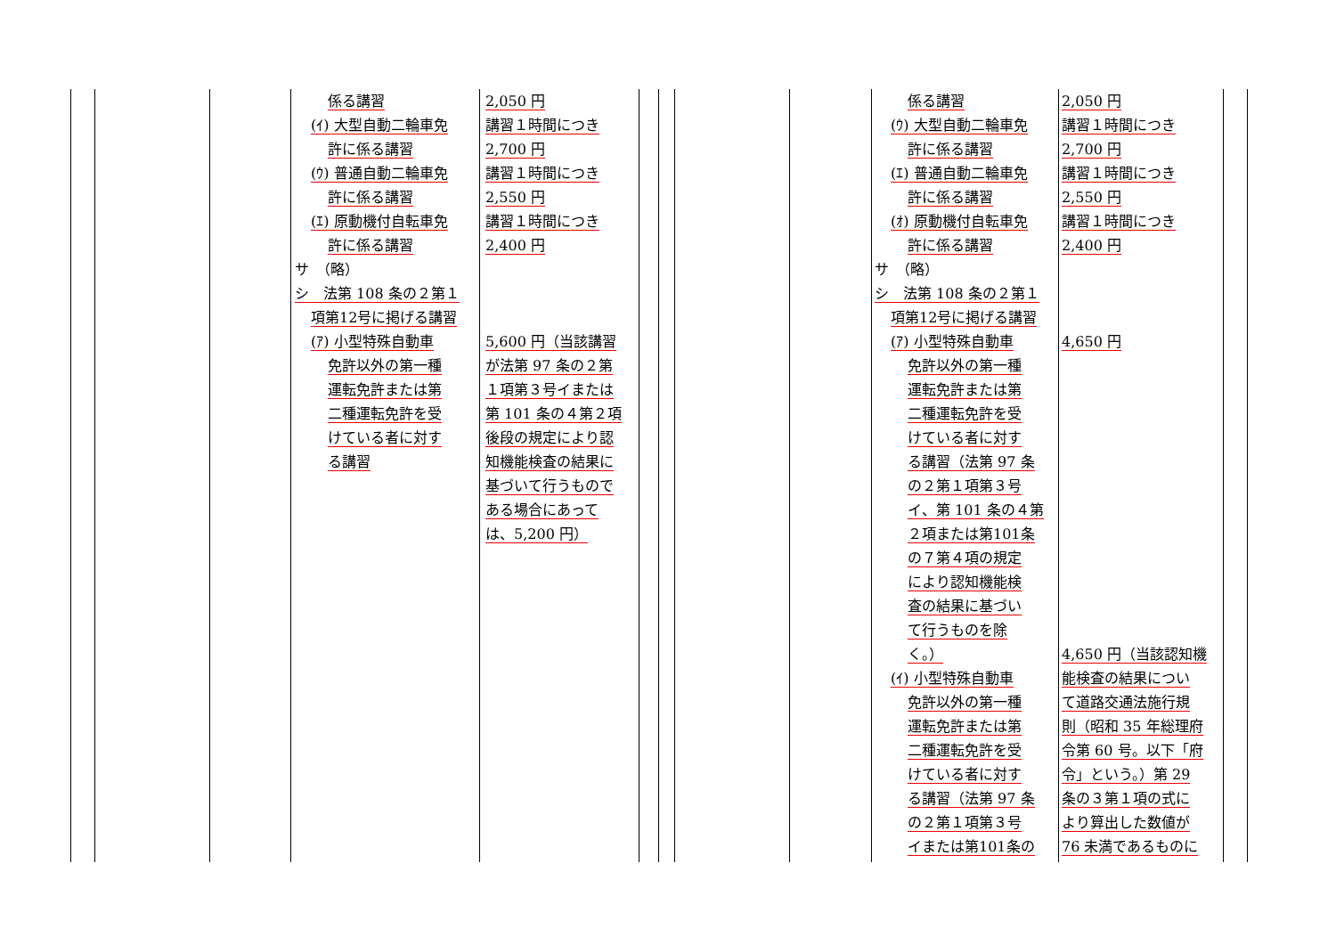係る講習
(ｲ) 大型自動二輪車免
許に係る講習
(ｳ) 普通自動二輪車免
許に係る講習
(ｴ) 原動機付自転車免
許に係る講習
サ　（略）
シ　法第 108 条の２第１
項第12号に掲げる講習
(ｱ) 小型特殊自動車
免許以外の第一種
運転免許または第
二種運転免許を受
けている者に対す
る講習
2,050 円
講習１時間につき
2,700 円
講習１時間につき
2,550 円
講習１時間につき
2,400 円
5,600 円（当該講習
が法第 97 条の２第
１項第３号イまたは
第 101 条の４第２項
後段の規定により認
知機能検査の結果に
基づいて行うもので
ある場合にあって
は、5,200 円）
係る講習
(ｳ) 大型自動二輪車免
許に係る講習
(ｴ) 普通自動二輪車免
許に係る講習
(ｵ) 原動機付自転車免
許に係る講習
サ　（略）
シ　法第 108 条の２第１
項第12号に掲げる講習
(ｱ) 小型特殊自動車
免許以外の第一種
運転免許または第
二種運転免許を受
けている者に対す
る講習（法第 97 条
の２第１項第３号
イ、第 101 条の４第
２項または第101条
の７第４項の規定
により認知機能検
査の結果に基づい
て行うものを除
く。）
(ｲ) 小型特殊自動車
免許以外の第一種
運転免許または第
二種運転免許を受
けている者に対す
る講習（法第 97 条
の２第１項第３号
イまたは第101条の
2,050 円
講習１時間につき
2,700 円
講習１時間につき
2,550 円
講習１時間につき
2,400 円
4,650 円
4,650 円（当該認知機
能検査の結果につい
て道路交通法施行規
則（昭和 35 年総理府
令第 60 号。以下「府
令」という。）第 29
条の３第１項の式に
より算出した数値が
76 未満であるものに